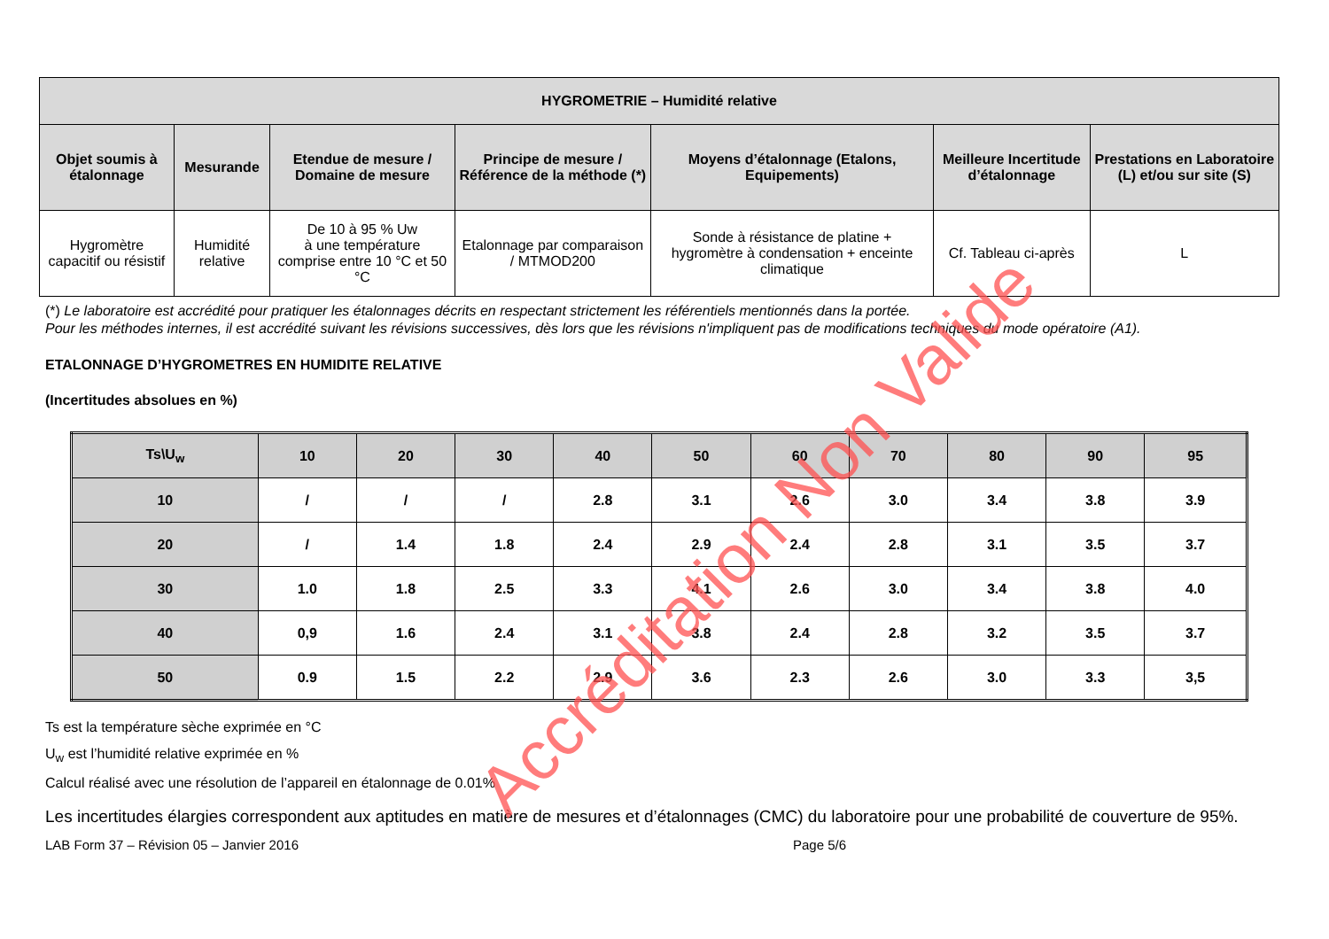| HYGROMETRIE – Humidité relative | | | | | | |
| --- | --- | --- | --- | --- | --- | --- |
| Objet soumis à étalonnage | Mesurande | Etendue de mesure / Domaine de mesure | Principe de mesure / Référence de la méthode (*) | Moyens d’étalonnage (Etalons, Equipements) | Meilleure Incertitude d’étalonnage | Prestations en Laboratoire (L) et/ou sur site (S) |
| Hygromètre capacitif ou résistif | Humidité relative | De 10 à 95 % Uw à une température comprise entre 10 °C et 50 °C | Etalonnage par comparaison / MTMOD200 | Sonde à résistance de platine + hygromètre à condensation + enceinte climatique | Cf. Tableau ci-après | L |
(*) Le laboratoire est accrédité pour pratiquer les étalonnages décrits en respectant strictement les référentiels mentionnés dans la portée.
Pour les méthodes internes, il est accrédité suivant les révisions successives, dès lors que les révisions n'impliquent pas de modifications techniques du mode opératoire (A1).
ETALONNAGE D’HYGROMETRES EN HUMIDITE RELATIVE
(Incertitudes absolues en %)
| Ts\U<sub>w</sub> | 10 | 20 | 30 | 40 | 50 | 60 | 70 | 80 | 90 | 95 |
| --- | --- | --- | --- | --- | --- | --- | --- | --- | --- | --- |
| 10 | / | / | / | 2.8 | 3.1 | 2.6 | 3.0 | 3.4 | 3.8 | 3.9 |
| 20 | / | 1.4 | 1.8 | 2.4 | 2.9 | 2.4 | 2.8 | 3.1 | 3.5 | 3.7 |
| 30 | 1.0 | 1.8 | 2.5 | 3.3 | 4.1 | 2.6 | 3.0 | 3.4 | 3.8 | 4.0 |
| 40 | 0,9 | 1.6 | 2.4 | 3.1 | 3.8 | 2.4 | 2.8 | 3.2 | 3.5 | 3.7 |
| 50 | 0.9 | 1.5 | 2.2 | 2.9 | 3.6 | 2.3 | 2.6 | 3.0 | 3.3 | 3,5 |
Ts est la température sèche exprimée en °C
U<sub>w</sub> est l’humidité relative exprimée en %
Calcul réalisé avec une résolution de l’appareil en étalonnage de 0.01%
Les incertitudes élargies correspondent aux aptitudes en matière de mesures et d’étalonnages (CMC) du laboratoire pour une probabilité de couverture de 95%.
LAB Form 37 – Révision 05 – Janvier 2016 Page 5/6
Accréditation Non Valide